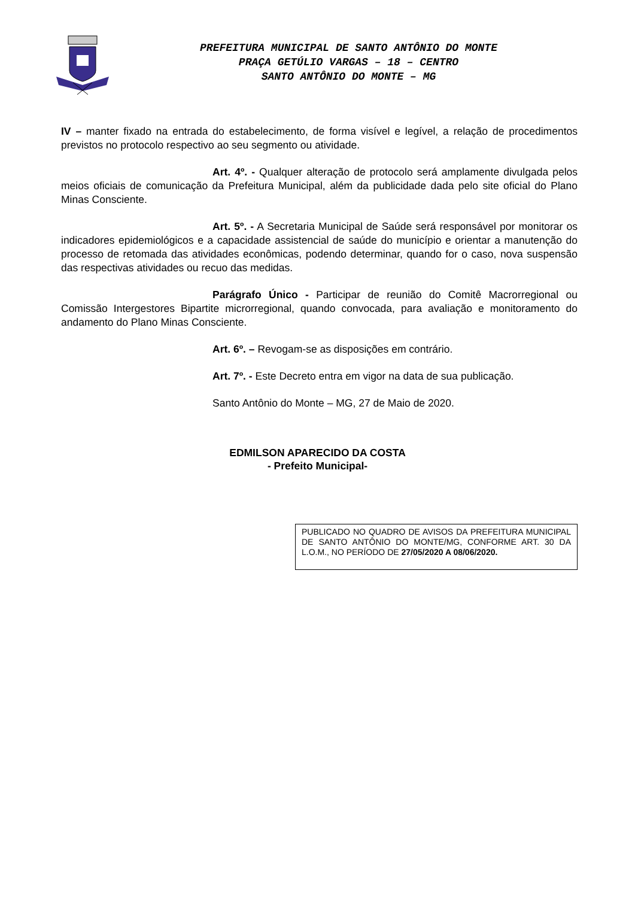PREFEITURA MUNICIPAL DE SANTO ANTÔNIO DO MONTE
PRAÇA GETÚLIO VARGAS – 18 – CENTRO
SANTO ANTÔNIO DO MONTE – MG
IV – manter fixado na entrada do estabelecimento, de forma visível e legível, a relação de procedimentos previstos no protocolo respectivo ao seu segmento ou atividade.
Art. 4º. - Qualquer alteração de protocolo será amplamente divulgada pelos meios oficiais de comunicação da Prefeitura Municipal, além da publicidade dada pelo site oficial do Plano Minas Consciente.
Art. 5º. - A Secretaria Municipal de Saúde será responsável por monitorar os indicadores epidemiológicos e a capacidade assistencial de saúde do município e orientar a manutenção do processo de retomada das atividades econômicas, podendo determinar, quando for o caso, nova suspensão das respectivas atividades ou recuo das medidas.
Parágrafo Único - Participar de reunião do Comitê Macrorregional ou Comissão Intergestores Bipartite microrregional, quando convocada, para avaliação e monitoramento do andamento do Plano Minas Consciente.
Art. 6º. – Revogam-se as disposições em contrário.
Art. 7º. - Este Decreto entra em vigor na data de sua publicação.
Santo Antônio do Monte – MG, 27 de Maio de 2020.
EDMILSON APARECIDO DA COSTA
- Prefeito Municipal-
PUBLICADO NO QUADRO DE AVISOS DA PREFEITURA MUNICIPAL DE SANTO ANTÔNIO DO MONTE/MG, CONFORME ART. 30 DA L.O.M., NO PERÍODO DE 27/05/2020 A 08/06/2020.